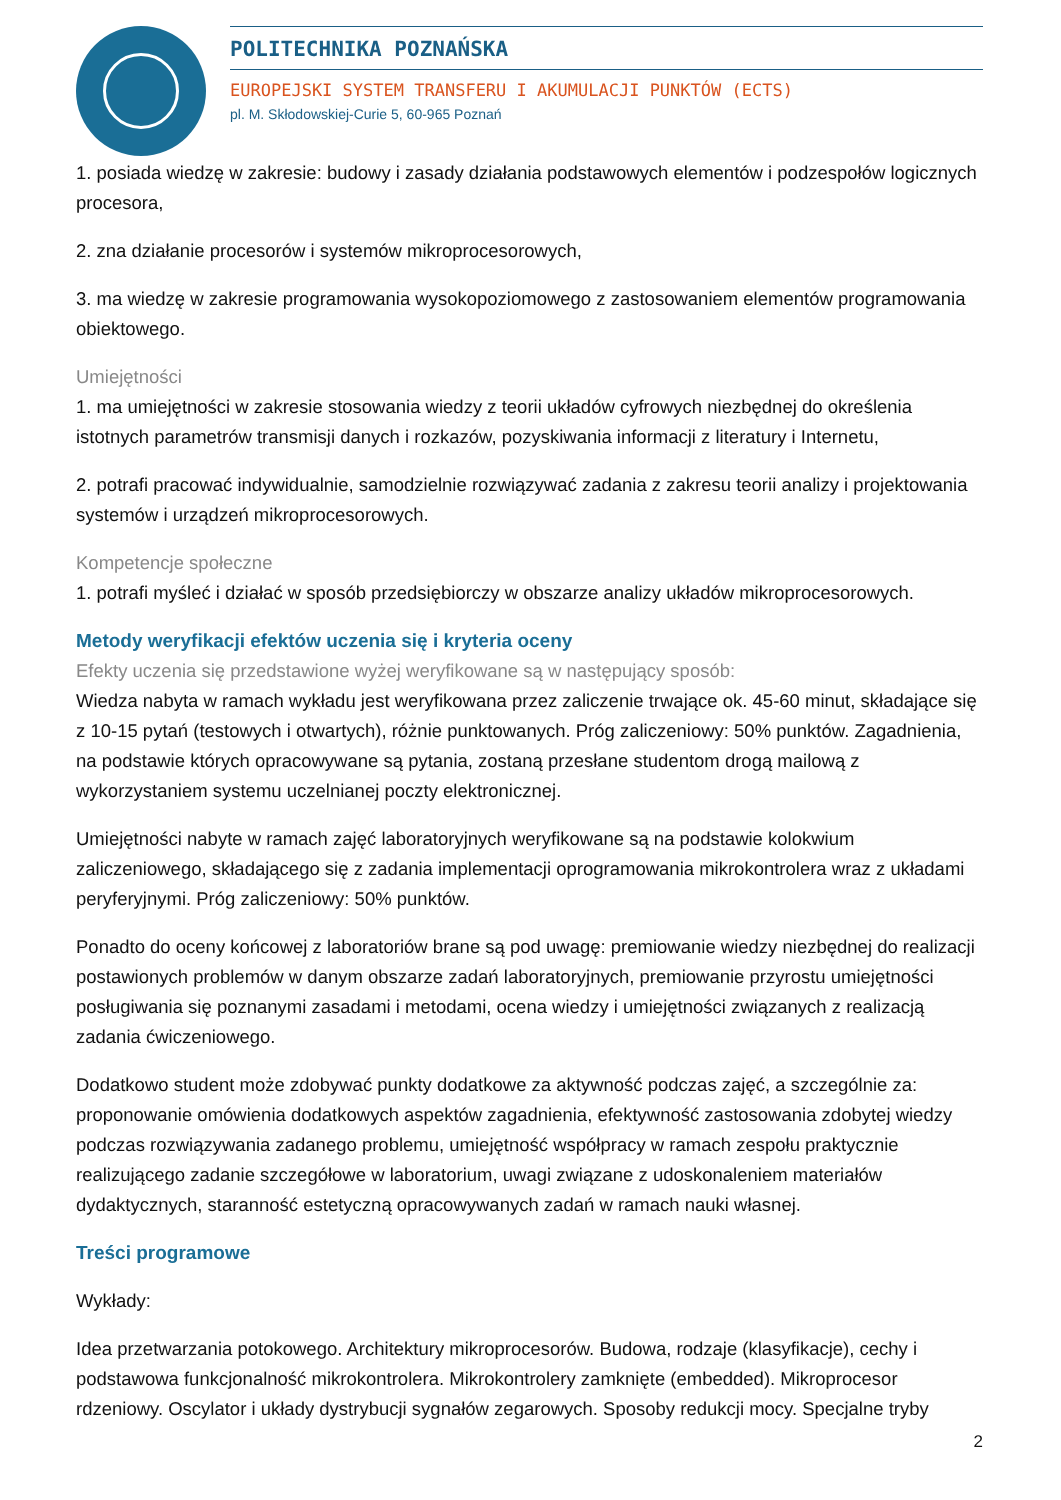POLITECHNIKA POZNAŃSKA
EUROPEJSKI SYSTEM TRANSFERU I AKUMULACJI PUNKTÓW (ECTS)
pl. M. Skłodowskiej-Curie 5, 60-965 Poznań
1. posiada wiedzę w zakresie: budowy i zasady działania podstawowych elementów i podzespołów logicznych procesora,
2. zna działanie procesorów i systemów mikroprocesorowych,
3. ma wiedzę w zakresie programowania wysokopoziomowego z zastosowaniem elementów programowania obiektowego.
Umiejętności
1. ma umiejętności w zakresie stosowania wiedzy z teorii układów cyfrowych niezbędnej do określenia istotnych parametrów transmisji danych i rozkazów, pozyskiwania informacji z literatury i Internetu,
2. potrafi pracować indywidualnie, samodzielnie rozwiązywać zadania z zakresu teorii analizy i projektowania systemów i urządzeń mikroprocesorowych.
Kompetencje społeczne
1. potrafi myśleć i działać w sposób przedsiębiorczy w obszarze analizy układów mikroprocesorowych.
Metody weryfikacji efektów uczenia się i kryteria oceny
Efekty uczenia się przedstawione wyżej weryfikowane są w następujący sposób:
Wiedza nabyta w ramach wykładu jest weryfikowana przez zaliczenie trwające ok. 45-60 minut, składające się z 10-15 pytań (testowych i otwartych), różnie punktowanych. Próg zaliczeniowy: 50% punktów. Zagadnienia, na podstawie których opracowywane są pytania, zostaną przesłane studentom drogą mailową z wykorzystaniem systemu uczelnianej poczty elektronicznej.
Umiejętności nabyte w ramach zajęć laboratoryjnych weryfikowane są na podstawie kolokwium zaliczeniowego, składającego się z zadania implementacji oprogramowania mikrokontrolera wraz z układami peryferyjnymi. Próg zaliczeniowy: 50% punktów.
Ponadto do oceny końcowej z laboratoriów brane są pod uwagę: premiowanie wiedzy niezbędnej do realizacji postawionych problemów w danym obszarze zadań laboratoryjnych, premiowanie przyrostu umiejętności posługiwania się poznanymi zasadami i metodami, ocena wiedzy i umiejętności związanych z realizacją zadania ćwiczeniowego.
Dodatkowo student może zdobywać punkty dodatkowe za aktywność podczas zajęć, a szczególnie za: proponowanie omówienia dodatkowych aspektów zagadnienia, efektywność zastosowania zdobytej wiedzy podczas rozwiązywania zadanego problemu, umiejętność współpracy w ramach zespołu praktycznie realizującego zadanie szczegółowe w laboratorium, uwagi związane z udoskonaleniem materiałów dydaktycznych, staranność estetyczną opracowywanych zadań w ramach nauki własnej.
Treści programowe
Wykłady:
Idea przetwarzania potokowego. Architektury mikroprocesorów. Budowa, rodzaje (klasyfikacje), cechy i podstawowa funkcjonalność mikrokontrolera. Mikrokontrolery zamknięte (embedded). Mikroprocesor rdzeniowy. Oscylator i układy dystrybucji sygnałów zegarowych. Sposoby redukcji mocy. Specjalne tryby
2